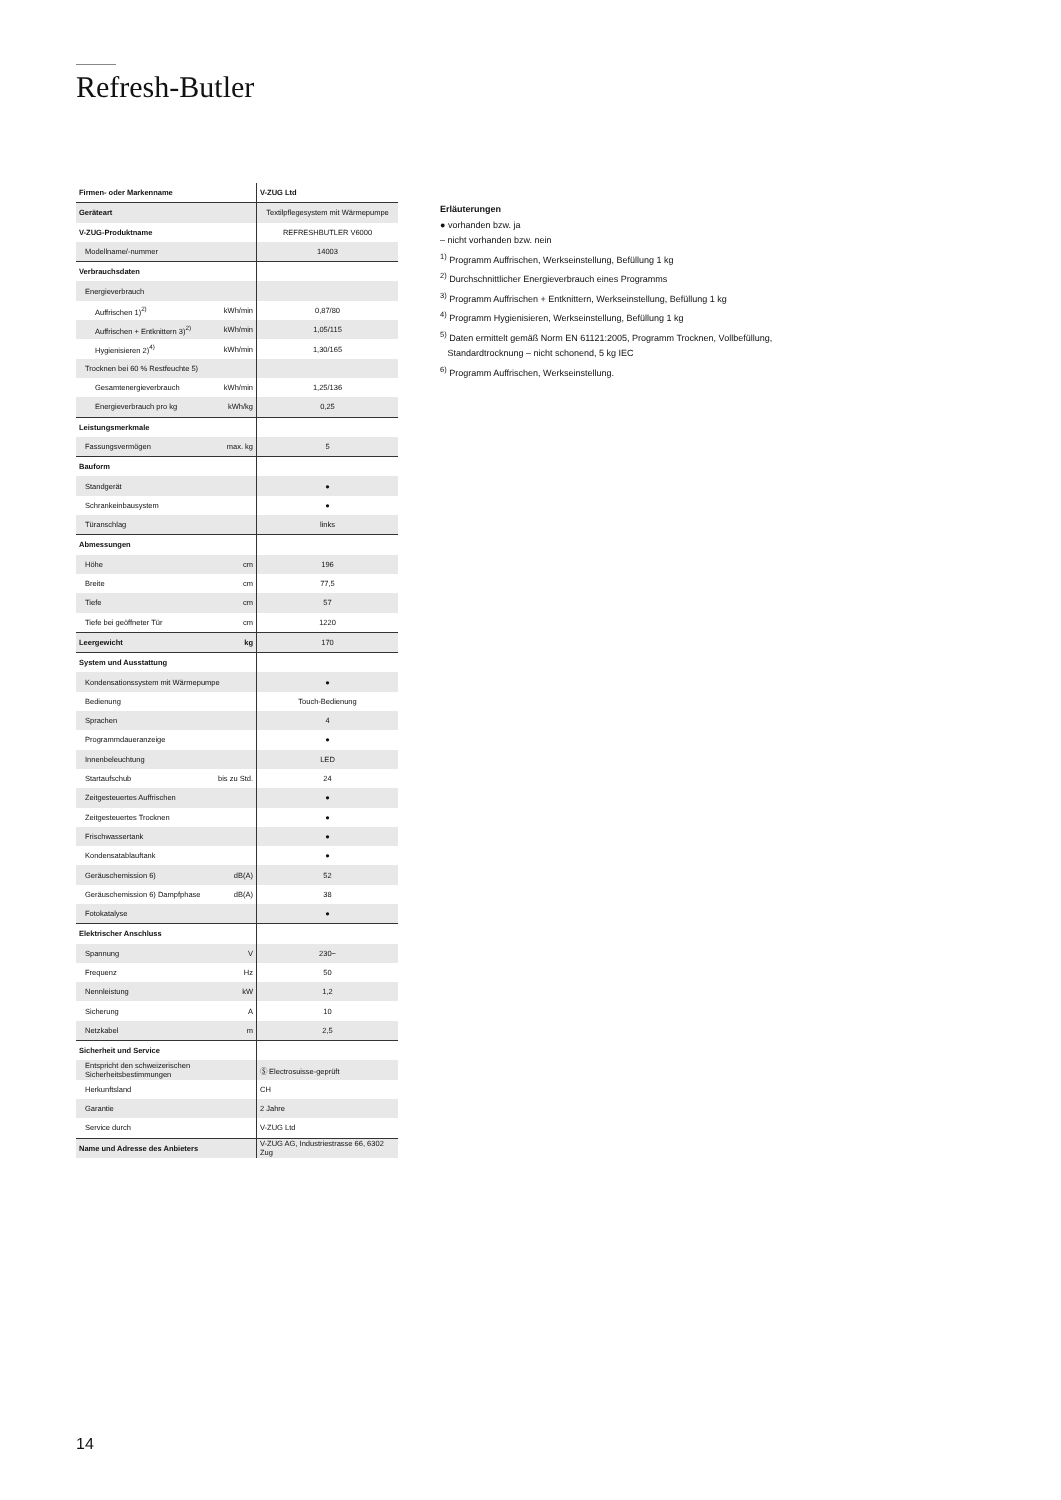Refresh-Butler
| Firmen- oder Markenname | | V-ZUG Ltd |
| Geräteart | | Textilpflegesystem mit Wärmepumpe |
| V-ZUG-Produktname | | REFRESHBUTLER V6000 |
| Modellname/-nummer | | 14003 |
| Verbrauchsdaten | | |
| Energieverbrauch | | |
| Auffrischen 1)<sup>2)</sup> | kWh/min | 0,87/80 |
| Auffrischen + Entknittern 3)<sup>2)</sup> | kWh/min | 1,05/115 |
| Hygienisieren 2)<sup>4)</sup> | kWh/min | 1,30/165 |
| Trocknen bei 60 % Restfeuchte 5) | | |
| Gesamtenergieverbrauch | kWh/min | 1,25/136 |
| Energieverbrauch pro kg | kWh/kg | 0,25 |
| Leistungsmerkmale | | |
| Fassungsvermögen | max. kg | 5 |
| Bauform | | |
| Standgerät | | ● |
| Schrankeinbausystem | | ● |
| Türanschlag | | links |
| Abmessungen | | |
| Höhe | cm | 196 |
| Breite | cm | 77,5 |
| Tiefe | cm | 57 |
| Tiefe bei geöffneter Tür | cm | 1220 |
| Leergewicht | kg | 170 |
| System und Ausstattung | | |
| Kondensationssystem mit Wärmepumpe | | ● |
| Bedienung | | Touch-Bedienung |
| Sprachen | | 4 |
| Programmdaueranzeige | | ● |
| Innenbeleuchtung | | LED |
| Startaufschub | bis zu Std. | 24 |
| Zeitgesteuertes Auffrischen | | ● |
| Zeitgesteuertes Trocknen | | ● |
| Frischwassertank | | ● |
| Kondensatablauftank | | ● |
| Geräuschemission 6) | dB(A) | 52 |
| Geräuschemission 6) Dampfphase | dB(A) | 38 |
| Fotokatalyse | | ● |
| Elektrischer Anschluss | | |
| Spannung | V | 230~ |
| Frequenz | Hz | 50 |
| Nennleistung | kW | 1,2 |
| Sicherung | A | 10 |
| Netzkabel | m | 2,5 |
| Sicherheit und Service | | |
| Entspricht den schweizerischen Sicherheitsbestimmungen | | Ⓢ Electrosuisse-geprüft |
| Herkunftsland | | CH |
| Garantie | | 2 Jahre |
| Service durch | | V-ZUG Ltd |
| Name und Adresse des Anbieters | | V-ZUG AG, Industriestrasse 66, 6302 Zug |
Erläuterungen
● vorhanden bzw. ja
– nicht vorhanden bzw. nein
<sup>1)</sup> Programm Auffrischen, Werkseinstellung, Befüllung 1 kg
<sup>2)</sup> Durchschnittlicher Energieverbrauch eines Programms
<sup>3)</sup> Programm Auffrischen + Entknittern, Werkseinstellung, Befüllung 1 kg
<sup>4)</sup> Programm Hygienisieren, Werkseinstellung, Befüllung 1 kg
<sup>5)</sup> Daten ermittelt gemäß Norm EN 61121:2005, Programm Trocknen, Vollbefüllung,
Standardtrocknung – nicht schonend, 5 kg IEC
<sup>6)</sup> Programm Auffrischen, Werkseinstellung.
14